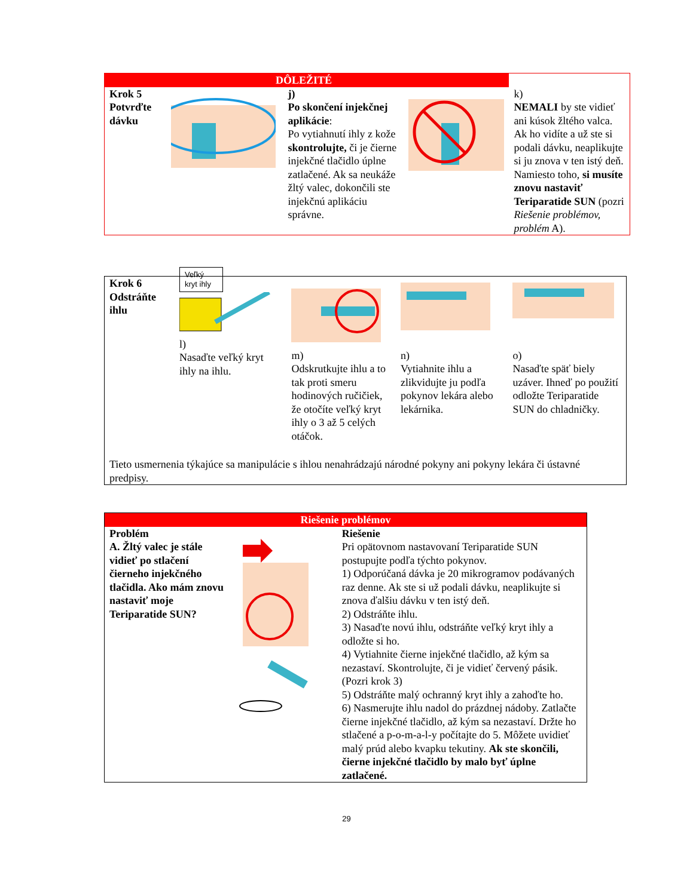| DÔLEŽITÉ | | | | |
| Krok 5 Potvrďte dávku | | j) Po skončení injekčnej aplikácie : Po vytiahnutí ihly z kože skontrolujte, či je čierne injekčné tlačidlo úplne zatlačené. Ak sa neukáže žltý valec, dokončili ste injekčnú aplikáciu správne. | | k) NEMALI by ste vidieť ani kúsok žltého valca. Ak ho vidíte a už ste si podali dávku, neaplikujte si ju znova v ten istý deň. Namiesto toho, si musíte znovu nastaviť Teriparatide SUN (pozri Riešenie problémov, problém A). |
| Krok 6 Odstráňte ihlu | Veľký kryt ihly l) Nasaďte veľký kryt ihly na ihlu. | m) Odskrutkujte ihlu a to tak proti smeru hodinových ručičiek, že otočíte veľký kryt ihly o 3 až 5 celých otáčok. | n) Vytiahnite ihlu a zlikvidujte ju podľa pokynov lekára alebo lekárnika. | o) Nasaďte späť biely uzáver. Ihneď po použití odložte Teriparatide SUN do chladničky. |
| Tieto usmernenia týkajúce sa manipulácie s ihlou nenahrádzajú národné pokyny ani pokyny lekára či ústavné predpisy. | | | | |
| Riešenie problémov | | |
| Problém A. Žltý valec je stále vidieť po stlačení čierneho injekčného tlačidla. Ako mám znovu nastaviť moje Teriparatide SUN? | | Riešenie Pri opätovnom nastavovaní Teriparatide SUN postupujte podľa týchto pokynov. 1) Odporúčaná dávka je 20 mikrogramov podávaných raz denne. Ak ste si už podali dávku, neaplikujte si znova ďalšiu dávku v ten istý deň. 2) Odstráňte ihlu. 3) Nasaďte novú ihlu, odstráňte veľký kryt ihly a odložte si ho. 4) Vytiahnite čierne injekčné tlačidlo, až kým sa nezastaví. Skontrolujte, či je vidieť červený pásik. (Pozri krok 3) 5) Odstráňte malý ochranný kryt ihly a zahoďte ho. 6) Nasmerujte ihlu nadol do prázdnej nádoby. Zatlačte čierne injekčné tlačidlo, až kým sa nezastaví. Držte ho stlačené a p-o-m-a-l-y počítajte do 5. Môžete uvidieť malý prúd alebo kvapku tekutiny. Ak ste skončili, čierne injekčné tlačidlo by malo byť úplne zatlačené. |
29